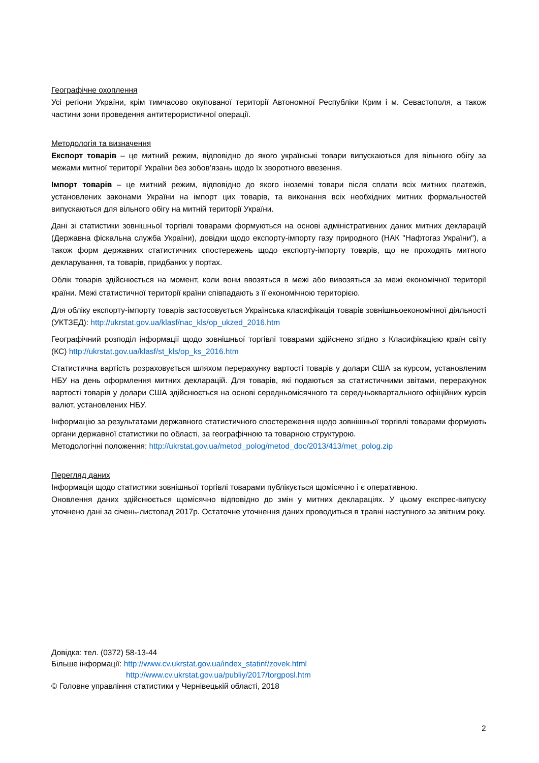Географічне охоплення
Усі регіони України, крім тимчасово окупованої території Автономної Республіки Крим і м. Севастополя, а також частини зони проведення антитерористичної операції.
Методологія та визначення
Експорт товарів – це митний режим, відповідно до якого українські товари випускаються для вільного обігу за межами митної території України без зобов’язань щодо їх зворотного ввезення.
Імпорт товарів – це митний режим, відповідно до якого іноземні товари після сплати всіх митних платежів, установлених законами України на імпорт цих товарів, та виконання всіх необхідних митних формальностей випускаються для вільного обігу на митній території України.
Дані зі статистики зовнішньої торгівлі товарами формуються на основі адміністративних даних митних декларацій (Державна фіскальна служба України), довідки щодо експорту-імпорту газу природного (НАК "Нафтогаз України"), а також форм державних статистичних спостережень щодо експорту-імпорту товарів, що не проходять митного декларування, та товарів, придбаних у портах.
Облік товарів здійснюється на момент, коли вони ввозяться в межі або вивозяться за межі економічної території країни. Межі статистичної території країни співпадають з її економічною територією.
Для обліку експорту-імпорту товарів застосовується Українська класифікація товарів зовнішньоекономічної діяльності (УКТЗЕД): http://ukrstat.gov.ua/klasf/nac_kls/op_ukzed_2016.htm
Географічний розподіл інформації щодо зовнішньої торгівлі товарами здійснено згідно з Класифікацією країн світу (КС) http://ukrstat.gov.ua/klasf/st_kls/op_ks_2016.htm
Статистична вартість розраховується шляхом перерахунку вартості товарів у долари США за курсом, установленим НБУ на день оформлення митних декларацій. Для товарів, які подаються за статистичними звітами, перерахунок вартості товарів у долари США здійснюється на основі середньомісячного та середньоквартального офіційних курсів валют, установлених НБУ.
Інформацію за результатами державного статистичного спостереження щодо зовнішньої торгівлі товарами формують органи державної статистики по області, за географічною та товарною структурою.
Методологічні положення: http://ukrstat.gov.ua/metod_polog/metod_doc/2013/413/met_polog.zip
Перегляд даних
Інформація щодо статистики зовнішньої торгівлі товарами публікується щомісячно і є оперативною.
Оновлення даних здійснюється щомісячно відповідно до змін у митних деклараціях. У цьому експрес-випуску уточнено дані за січень-листопад 2017р. Остаточне уточнення даних проводиться в травні наступного за звітним року.
Довідка: тел. (0372) 58-13-44
Більше інформації: http://www.cv.ukrstat.gov.ua/index_statinf/zovek.html
http://www.cv.ukrstat.gov.ua/publiy/2017/torgposl.htm
© Головне управління статистики у Чернівецькій області, 2018
2